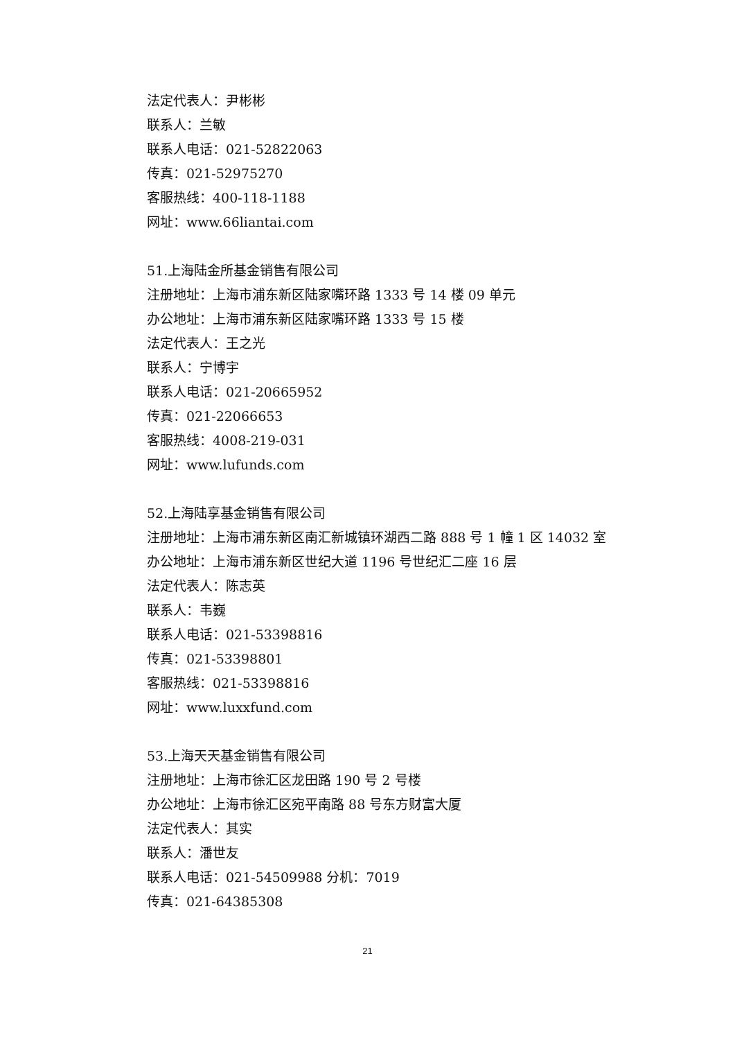法定代表人：尹彬彬
联系人：兰敏
联系人电话：021-52822063
传真：021-52975270
客服热线：400-118-1188
网址：www.66liantai.com
51.上海陆金所基金销售有限公司
注册地址：上海市浦东新区陆家嘴环路 1333 号 14 楼 09 单元
办公地址：上海市浦东新区陆家嘴环路 1333 号 15 楼
法定代表人：王之光
联系人：宁博宇
联系人电话：021-20665952
传真：021-22066653
客服热线：4008-219-031
网址：www.lufunds.com
52.上海陆享基金销售有限公司
注册地址：上海市浦东新区南汇新城镇环湖西二路 888 号 1 幢 1 区 14032 室
办公地址：上海市浦东新区世纪大道 1196 号世纪汇二座 16 层
法定代表人：陈志英
联系人：韦巍
联系人电话：021-53398816
传真：021-53398801
客服热线：021-53398816
网址：www.luxxfund.com
53.上海天天基金销售有限公司
注册地址：上海市徐汇区龙田路 190 号 2 号楼
办公地址：上海市徐汇区宛平南路 88 号东方财富大厦
法定代表人：其实
联系人：潘世友
联系人电话：021-54509988 分机：7019
传真：021-64385308
21